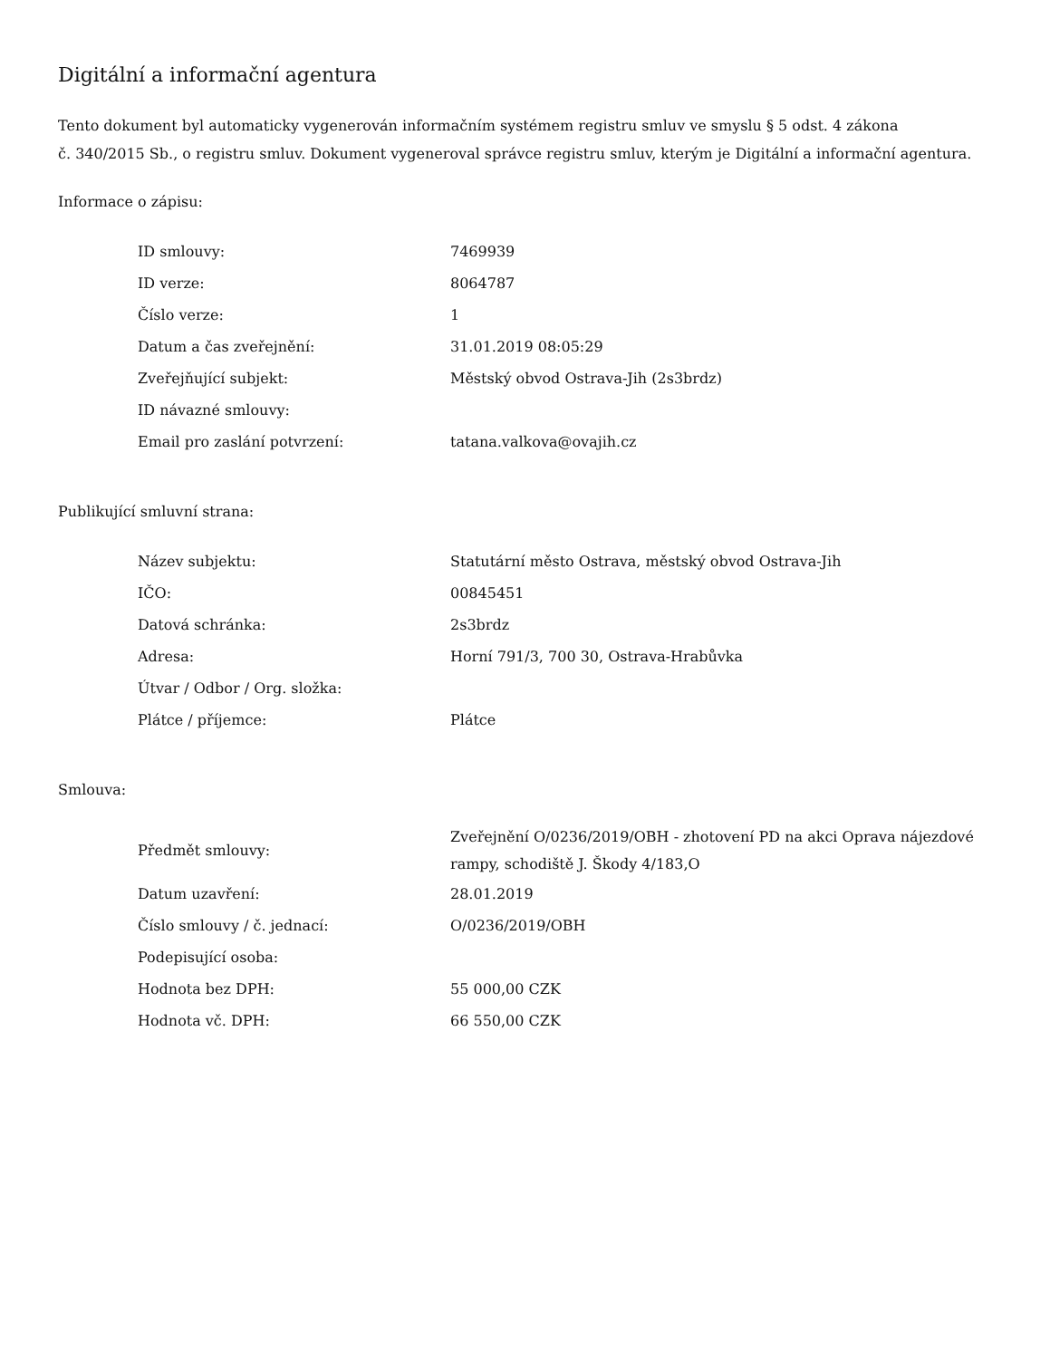Digitální a informační agentura
Tento dokument byl automaticky vygenerován informačním systémem registru smluv ve smyslu § 5 odst. 4 zákona
č. 340/2015 Sb., o registru smluv. Dokument vygeneroval správce registru smluv, kterým je Digitální a informační agentura.
Informace o zápisu:
| ID smlouvy: | 7469939 |
| ID verze: | 8064787 |
| Číslo verze: | 1 |
| Datum a čas zveřejnění: | 31.01.2019 08:05:29 |
| Zveřejňující subjekt: | Městský obvod Ostrava-Jih (2s3brdz) |
| ID návazné smlouvy: | |
| Email pro zaslání potvrzení: | tatana.valkova@ovajih.cz |
Publikující smluvní strana:
| Název subjektu: | Statutární město Ostrava, městský obvod Ostrava-Jih |
| IČO: | 00845451 |
| Datová schránka: | 2s3brdz |
| Adresa: | Horní 791/3, 700 30, Ostrava-Hrabůvka |
| Útvar / Odbor / Org. složka: | |
| Plátce / příjemce: | Plátce |
Smlouva:
| Předmět smlouvy: | Zveřejnění O/0236/2019/OBH - zhotovení PD na akci Oprava nájezdové rampy, schodiště J. Škody 4/183,O |
| Datum uzavření: | 28.01.2019 |
| Číslo smlouvy / č. jednací: | O/0236/2019/OBH |
| Podepisující osoba: | |
| Hodnota bez DPH: | 55 000,00 CZK |
| Hodnota vč. DPH: | 66 550,00 CZK |